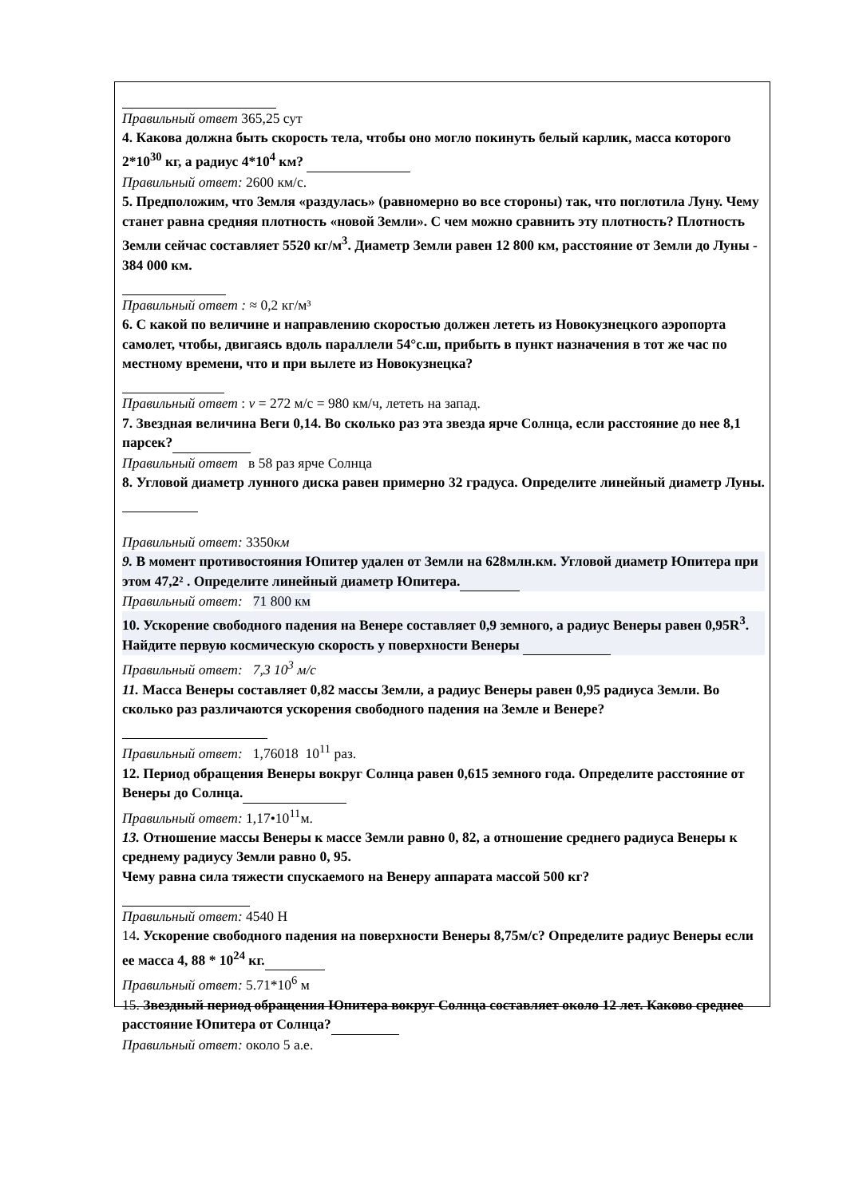Правильный ответ 365,25 сут
4. Какова должна быть скорость тела, чтобы оно могло покинуть белый карлик, масса которого 2*10<sup>30</sup> кг, а радиус 4*10<sup>4</sup> км?
Правильный ответ: 2600 км/с.
5. Предположим, что Земля «раздулась» (равномерно во все стороны) так, что поглотила Луну. Чему станет равна средняя плотность «новой Земли». С чем можно сравнить эту плотность? Плотность Земли сейчас составляет 5520 кг/м<sup>3</sup>. Диаметр Земли равен 12 800 км, расстояние от Земли до Луны - 384 000 км.
Правильный ответ : ≈ 0,2 кг/м³
6. С какой по величине и направлению скоростью должен лететь из Новокузнецкого аэропорта самолет, чтобы, двигаясь вдоль параллели 54°с.ш, прибыть в пункт назначения в тот же час по местному времени, что и при вылете из Новокузнецка?
Правильный ответ : v = 272 м/с = 980 км/ч, лететь на запад.
7. Звездная величина Веги 0,14. Во сколько раз эта звезда ярче Солнца, если расстояние до нее 8,1 парсек?
Правильный ответ в 58 раз ярче Солнца
8. Угловой диаметр лунного диска равен примерно 32 градуса. Определите линейный диаметр Луны.
Правильный ответ: 3350км
9. В момент противостояния Юпитер удален от Земли на 628млн.км. Угловой диаметр Юпитера при этом 47,2² . Определите линейный диаметр Юпитера.
Правильный ответ: 71 800 км
10. Ускорение свободного падения на Венере составляет 0,9 земного, а радиус Венеры равен 0,95R<sup>3</sup>. Найдите первую космическую скорость у поверхности Венеры
Правильный ответ: 7,3 10<sup>3</sup> м/с
11. Масса Венеры составляет 0,82 массы Земли, а радиус Венеры равен 0,95 радиуса Земли. Во сколько раз различаются ускорения свободного падения на Земле и Венере?
Правильный ответ: 1,76018 10<sup>11</sup> раз.
12. Период обращения Венеры вокруг Солнца равен 0,615 земного года. Определите расстояние от Венеры до Солнца.
Правильный ответ: 1,17•10<sup>11</sup>м.
13. Отношение массы Венеры к массе Земли равно 0, 82, а отношение среднего радиуса Венеры к среднему радиусу Земли равно 0, 95.
Чему равна сила тяжести спускаемого на Венеру аппарата массой 500 кг?
Правильный ответ: 4540 Н
14. Ускорение свободного падения на поверхности Венеры 8,75м/с? Определите радиус Венеры если ее масса 4, 88 * 10<sup>24</sup> кг.
Правильный ответ: 5.71*10<sup>6</sup> м
15. Звездный период обращения Юпитера вокруг Солнца составляет около 12 лет. Каково среднее расстояние Юпитера от Солнца?
Правильный ответ: около 5 а.е.